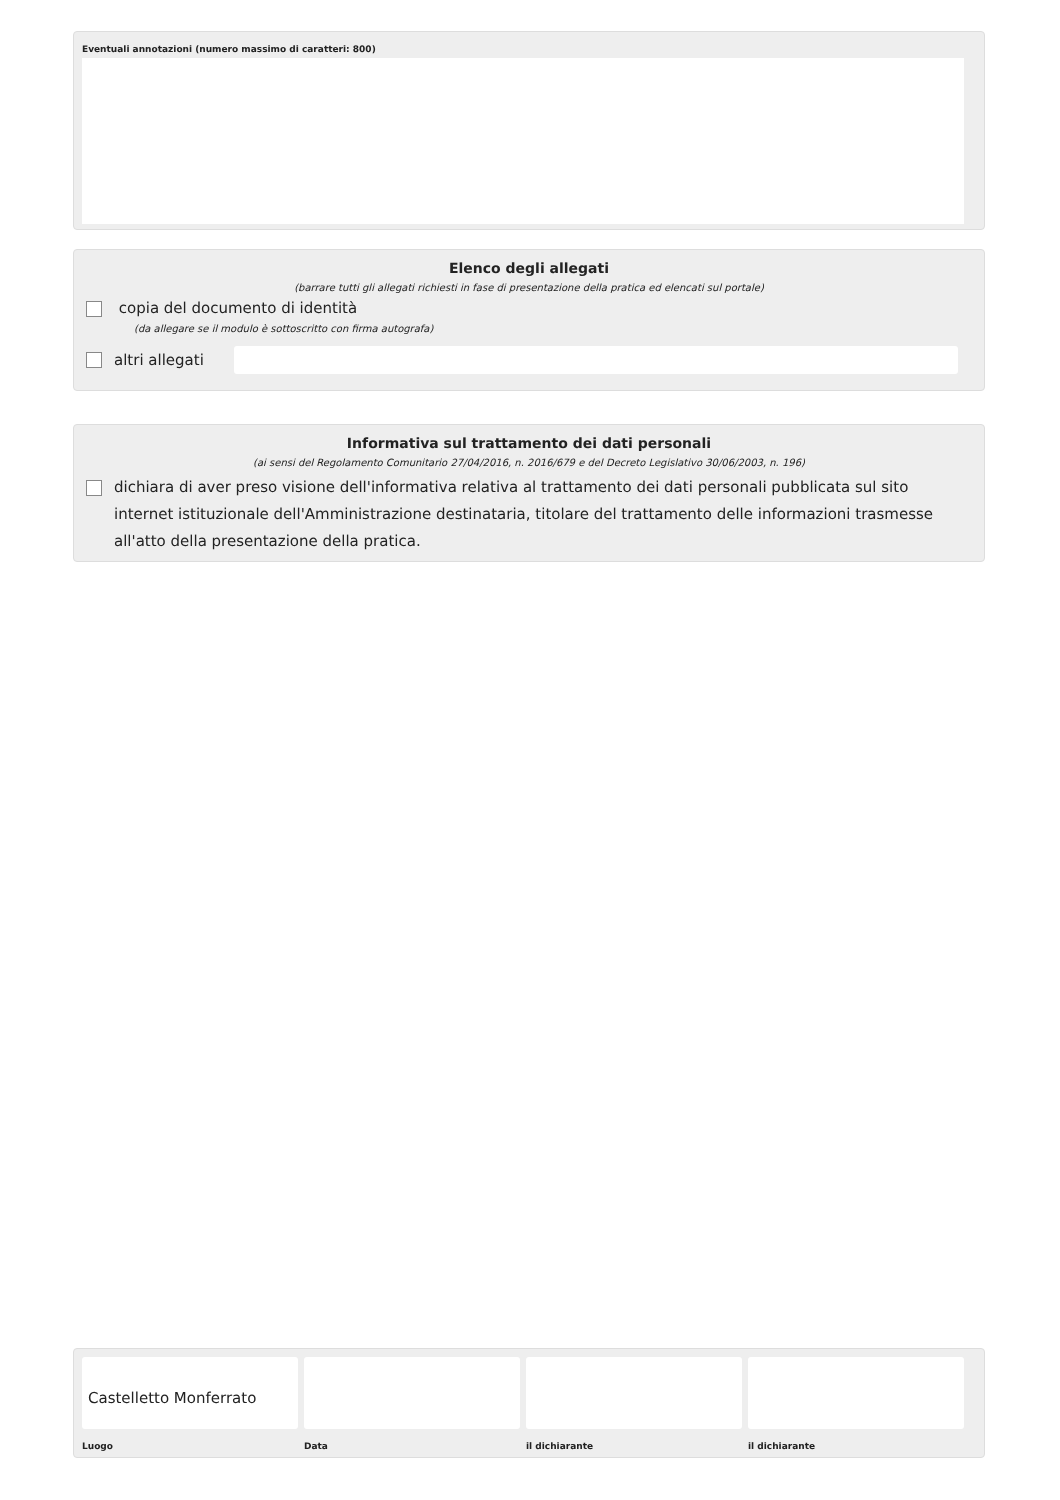Eventuali annotazioni (numero massimo di caratteri: 800)
Elenco degli allegati
(barrare tutti gli allegati richiesti in fase di presentazione della pratica ed elencati sul portale)
copia del documento di identità
(da allegare se il modulo è sottoscritto con firma autografa)
altri allegati
Informativa sul trattamento dei dati personali
(ai sensi del Regolamento Comunitario 27/04/2016, n. 2016/679 e del Decreto Legislativo 30/06/2003, n. 196)
dichiara di aver preso visione dell'informativa relativa al trattamento dei dati personali pubblicata sul sito internet istituzionale dell'Amministrazione destinataria, titolare del trattamento delle informazioni trasmesse all'atto della presentazione della pratica.
Castelletto Monferrato
Luogo
Data il dichiarante il dichiarante